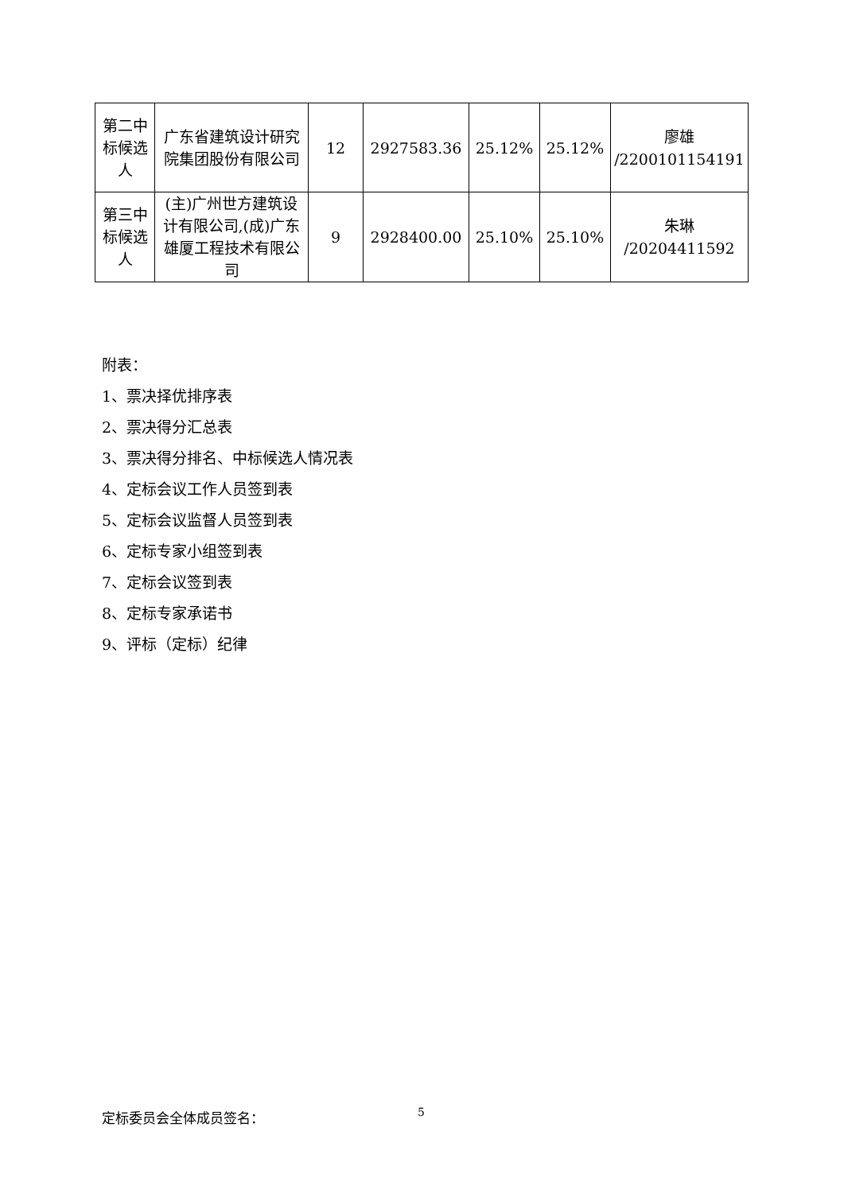| 第二中标候选人 | 广东省建筑设计研究院集团股份有限公司 | 12 | 2927583.36 | 25.12% | 25.12% | 廖雄 /2200101154191 |
| 第三中标候选人 | (主)广州世方建筑设计有限公司,(成)广东雄厦工程技术有限公司 | 9 | 2928400.00 | 25.10% | 25.10% | 朱琳 /20204411592 |
附表：
1、票决择优排序表
2、票决得分汇总表
3、票决得分排名、中标候选人情况表
4、定标会议工作人员签到表
5、定标会议监督人员签到表
6、定标专家小组签到表
7、定标会议签到表
8、定标专家承诺书
9、评标（定标）纪律
定标委员会全体成员签名： 5